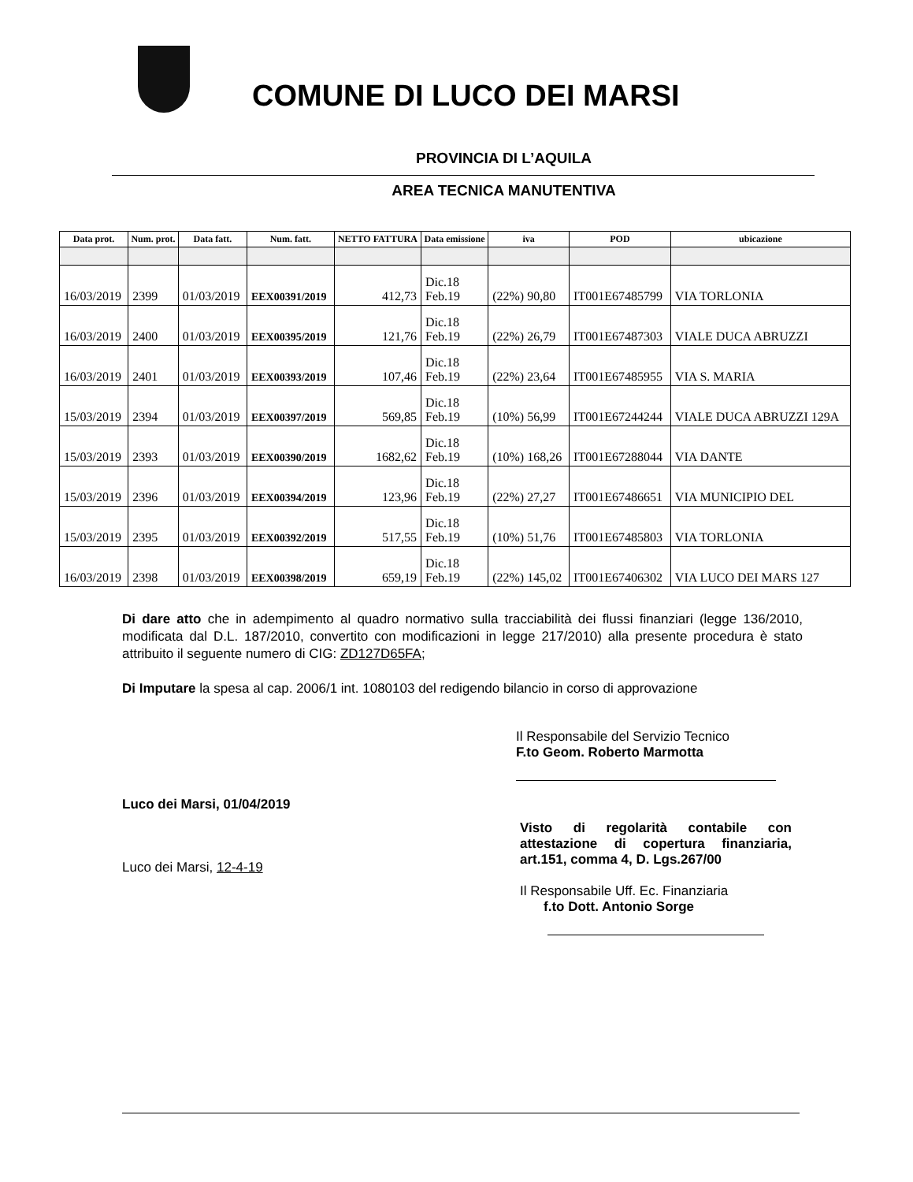COMUNE DI LUCO DEI MARSI
PROVINCIA DI L’AQUILA
AREA TECNICA MANUTENTIVA
| Data prot. | Num. prot. | Data fatt. | Num. fatt. | NETTO FATTURA | Data emissione | iva | POD | ubicazione |
| --- | --- | --- | --- | --- | --- | --- | --- | --- |
| 16/03/2019 | 2399 | 01/03/2019 | EEX00391/2019 | 412,73 | Dic.18 Feb.19 | (22%) 90,80 | IT001E67485799 | VIA TORLONIA |
| 16/03/2019 | 2400 | 01/03/2019 | EEX00395/2019 | 121,76 | Dic.18 Feb.19 | (22%) 26,79 | IT001E67487303 | VIALE DUCA ABRUZZI |
| 16/03/2019 | 2401 | 01/03/2019 | EEX00393/2019 | 107,46 | Dic.18 Feb.19 | (22%) 23,64 | IT001E67485955 | VIA S. MARIA |
| 15/03/2019 | 2394 | 01/03/2019 | EEX00397/2019 | 569,85 | Dic.18 Feb.19 | (10%) 56,99 | IT001E67244244 | VIALE DUCA ABRUZZI 129A |
| 15/03/2019 | 2393 | 01/03/2019 | EEX00390/2019 | 1682,62 | Dic.18 Feb.19 | (10%) 168,26 | IT001E67288044 | VIA DANTE |
| 15/03/2019 | 2396 | 01/03/2019 | EEX00394/2019 | 123,96 | Dic.18 Feb.19 | (22%) 27,27 | IT001E67486651 | VIA MUNICIPIO DEL |
| 15/03/2019 | 2395 | 01/03/2019 | EEX00392/2019 | 517,55 | Dic.18 Feb.19 | (10%) 51,76 | IT001E67485803 | VIA TORLONIA |
| 16/03/2019 | 2398 | 01/03/2019 | EEX00398/2019 | 659,19 | Dic.18 Feb.19 | (22%) 145,02 | IT001E67406302 | VIA LUCO DEI MARS 127 |
Di dare atto che in adempimento al quadro normativo sulla tracciabilità dei flussi finanziari (legge 136/2010, modificata dal D.L. 187/2010, convertito con modificazioni in legge 217/2010) alla presente procedura è stato attribuito il seguente numero di CIG: ZD127D65FA;
Di Imputare la spesa al cap. 2006/1 int. 1080103 del redigendo bilancio in corso di approvazione
Il Responsabile del Servizio Tecnico
F.to Geom. Roberto Marmotta
Luco dei Marsi, 01/04/2019
Luco dei Marsi, 12-4-19
Visto di regolarità contabile con attestazione di copertura finanziaria, art.151, comma 4, D. Lgs.267/00
Il Responsabile Uff. Ec. Finanziaria
f.to Dott. Antonio Sorge